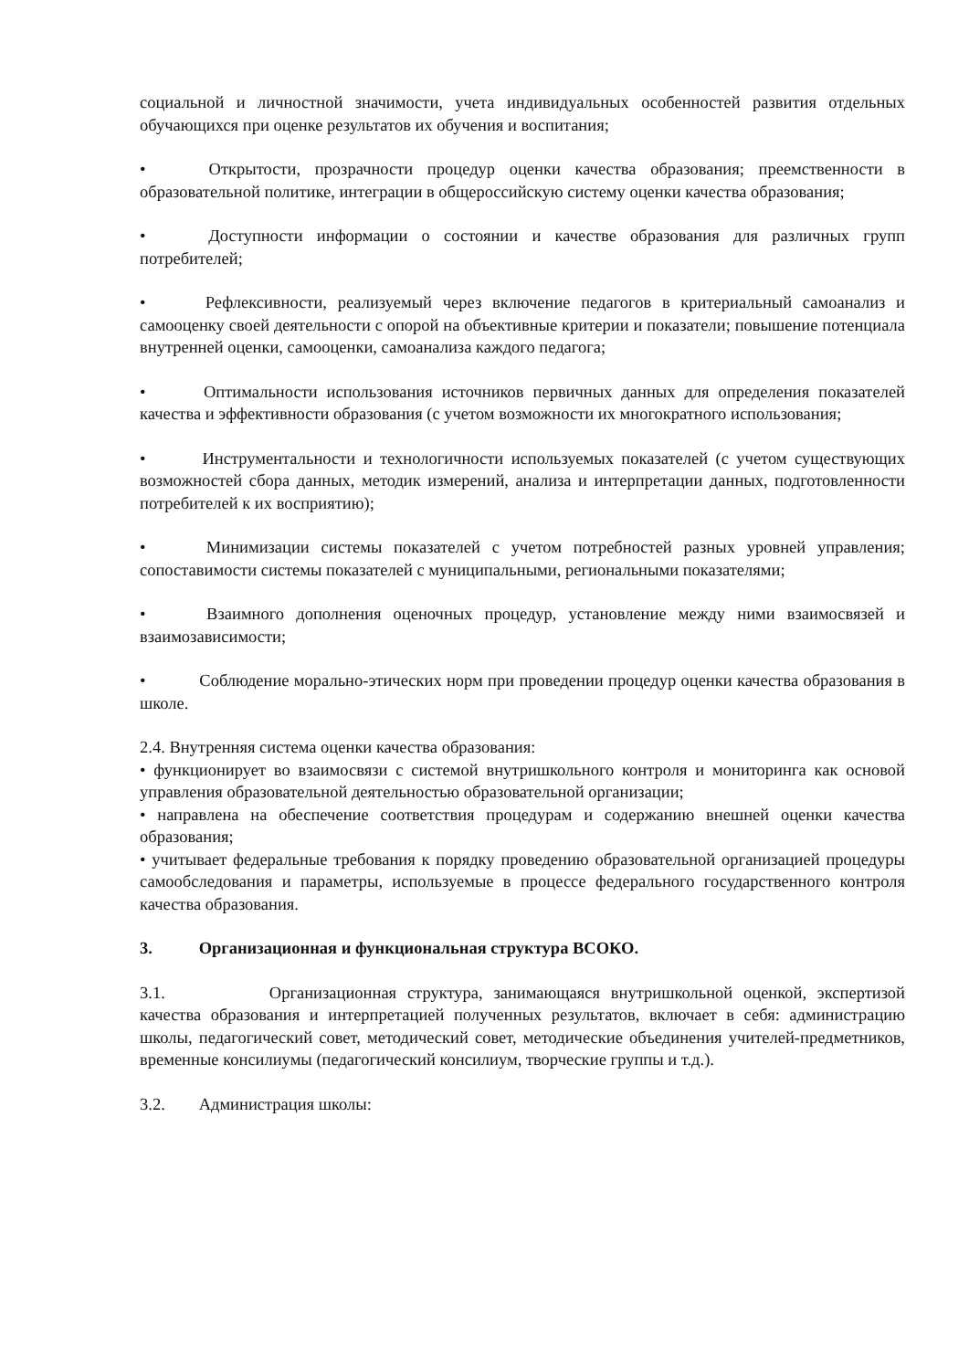социальной и личностной значимости, учета индивидуальных особенностей развития отдельных обучающихся при оценке результатов их обучения и воспитания;
• Открытости, прозрачности процедур оценки качества образования; преемственности в образовательной политике, интеграции в общероссийскую систему оценки качества образования;
• Доступности информации о состоянии и качестве образования для различных групп потребителей;
• Рефлексивности, реализуемый через включение педагогов в критериальный самоанализ и самооценку своей деятельности с опорой на объективные критерии и показатели; повышение потенциала внутренней оценки, самооценки, самоанализа каждого педагога;
• Оптимальности использования источников первичных данных для определения показателей качества и эффективности образования (с учетом возможности их многократного использования;
• Инструментальности и технологичности используемых показателей (с учетом существующих возможностей сбора данных, методик измерений, анализа и интерпретации данных, подготовленности потребителей к их восприятию);
• Минимизации системы показателей с учетом потребностей разных уровней управления; сопоставимости системы показателей с муниципальными, региональными показателями;
• Взаимного дополнения оценочных процедур, установление между ними взаимосвязей и взаимозависимости;
• Соблюдение морально-этических норм при проведении процедур оценки качества образования в школе.
2.4. Внутренняя система оценки качества образования:
• функционирует во взаимосвязи с системой внутришкольного контроля и мониторинга как основой управления образовательной деятельностью образовательной организации;
• направлена на обеспечение соответствия процедурам и содержанию внешней оценки качества образования;
• учитывает федеральные требования к порядку проведению образовательной организацией процедуры самообследования и параметры, используемые в процессе федерального государственного контроля качества образования.
3. Организационная и функциональная структура ВСОКО.
3.1. Организационная структура, занимающаяся внутришкольной оценкой, экспертизой качества образования и интерпретацией полученных результатов, включает в себя: администрацию школы, педагогический совет, методический совет, методические объединения учителей-предметников, временные консилиумы (педагогический консилиум, творческие группы и т.д.).
3.2. Администрация школы: